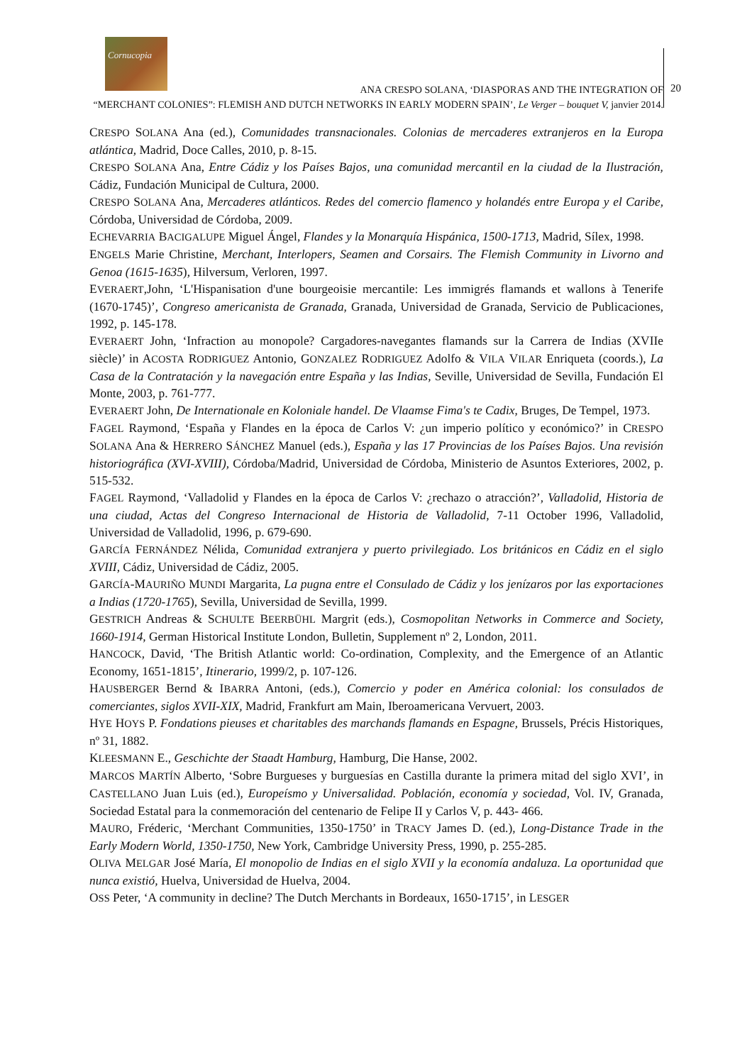Cornucopia
ANA CRESPO SOLANA, ‘DIASPORAS AND THE INTEGRATION OF
“MERCHANT COLONIES”: FLEMISH AND DUTCH NETWORKS IN EARLY MODERN SPAIN’, Le Verger – bouquet V, janvier 2014.
20
CRESPO SOLANA Ana (ed.), Comunidades transnacionales. Colonias de mercaderes extranjeros en la Europa atlántica, Madrid, Doce Calles, 2010, p. 8-15.
CRESPO SOLANA Ana, Entre Cádiz y los Países Bajos, una comunidad mercantil en la ciudad de la Ilustración, Cádiz, Fundación Municipal de Cultura, 2000.
CRESPO SOLANA Ana, Mercaderes atlánticos. Redes del comercio flamenco y holandés entre Europa y el Caribe, Córdoba, Universidad de Córdoba, 2009.
ECHEVARRIA BACIGALUPE Miguel Ángel, Flandes y la Monarquía Hispánica, 1500-1713, Madrid, Sílex, 1998.
ENGELS Marie Christine, Merchant, Interlopers, Seamen and Corsairs. The Flemish Community in Livorno and Genoa (1615-1635), Hilversum, Verloren, 1997.
EVERAERT,John, ‘L'Hispanisation d'une bourgeoisie mercantile: Les immigrés flamands et wallons à Tenerife (1670-1745)’, Congreso americanista de Granada, Granada, Universidad de Granada, Servicio de Publicaciones, 1992, p. 145-178.
EVERAERT John, ‘Infraction au monopole? Cargadores-navegantes flamands sur la Carrera de Indias (XVIIe siècle)’ in ACOSTA RODRIGUEZ Antonio, GONZALEZ RODRIGUEZ Adolfo & VILA VILAR Enriqueta (coords.), La Casa de la Contratación y la navegación entre España y las Indias, Seville, Universidad de Sevilla, Fundación El Monte, 2003, p. 761-777.
EVERAERT John, De Internationale en Koloniale handel. De Vlaamse Fima's te Cadix, Bruges, De Tempel, 1973.
FAGEL Raymond, ‘España y Flandes en la época de Carlos V: ¿un imperio político y económico?’ in CRESPO SOLANA Ana & HERRERO SÁNCHEZ Manuel (eds.), España y las 17 Provincias de los Países Bajos. Una revisión historiográfica (XVI-XVIII), Córdoba/Madrid, Universidad de Córdoba, Ministerio de Asuntos Exteriores, 2002, p. 515-532.
FAGEL Raymond, ‘Valladolid y Flandes en la época de Carlos V: ¿rechazo o atracción?’, Valladolid, Historia de una ciudad, Actas del Congreso Internacional de Historia de Valladolid, 7-11 October 1996, Valladolid, Universidad de Valladolid, 1996, p. 679-690.
GARCÍA FERNÁNDEZ Nélida, Comunidad extranjera y puerto privilegiado. Los británicos en Cádiz en el siglo XVIII, Cádiz, Universidad de Cádiz, 2005.
GARCÍA-MAURIÑO MUNDI Margarita, La pugna entre el Consulado de Cádiz y los jenízaros por las exportaciones a Indias (1720-1765), Sevilla, Universidad de Sevilla, 1999.
GESTRICH Andreas & SCHULTE BEERBÜHL Margrit (eds.), Cosmopolitan Networks in Commerce and Society, 1660-1914, German Historical Institute London, Bulletin, Supplement nº 2, London, 2011.
HANCOCK, David, ‘The British Atlantic world: Co-ordination, Complexity, and the Emergence of an Atlantic Economy, 1651-1815’, Itinerario, 1999/2, p. 107-126.
HAUSBERGER Bernd & IBARRA Antoni, (eds.), Comercio y poder en América colonial: los consulados de comerciantes, siglos XVII-XIX, Madrid, Frankfurt am Main, Iberoamericana Vervuert, 2003.
HYE HOYS P. Fondations pieuses et charitables des marchands flamands en Espagne, Brussels, Précis Historiques, nº 31, 1882.
KLEESMANN E., Geschichte der Staadt Hamburg, Hamburg, Die Hanse, 2002.
MARCOS MARTÍN Alberto, ‘Sobre Burgueses y burguesías en Castilla durante la primera mitad del siglo XVI’, in CASTELLANO Juan Luis (ed.), Europeísmo y Universalidad. Población, economía y sociedad, Vol. IV, Granada, Sociedad Estatal para la conmemoración del centenario de Felipe II y Carlos V, p. 443- 466.
MAURO, Fréderic, ‘Merchant Communities, 1350-1750’ in TRACY James D. (ed.), Long-Distance Trade in the Early Modern World, 1350-1750, New York, Cambridge University Press, 1990, p. 255-285.
OLIVA MELGAR José María, El monopolio de Indias en el siglo XVII y la economía andaluza. La oportunidad que nunca existió, Huelva, Universidad de Huelva, 2004.
OSS Peter, ‘A community in decline? The Dutch Merchants in Bordeaux, 1650-1715’, in LESGER